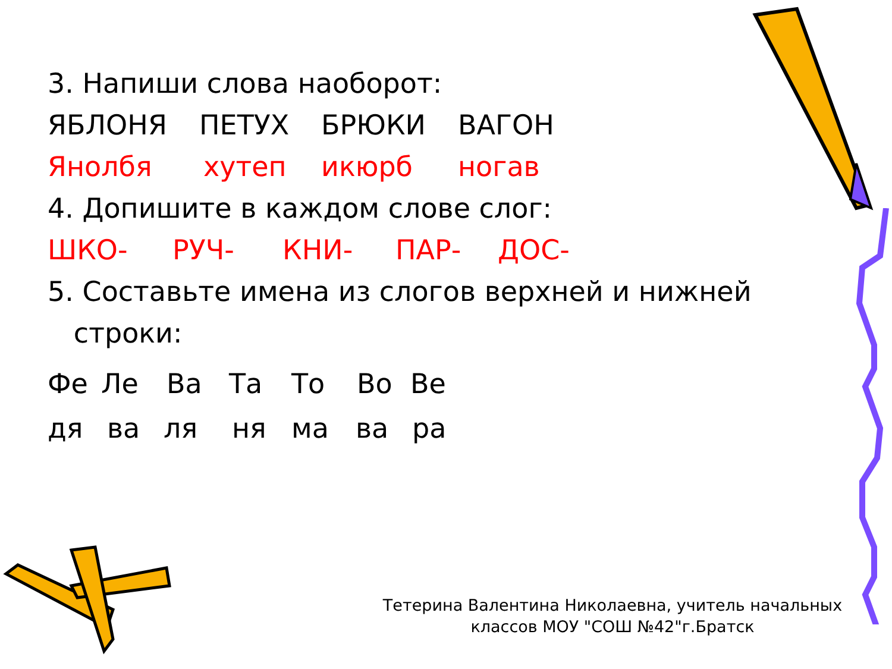3. Напиши слова наоборот:
ЯБЛОНЯ ПЕТУХ БРЮКИ ВАГОН
Янолбя хутеп икюрб ногав
4. Допишите в каждом слове слог:
ШКО- РУЧ- КНИ- ПАР- ДОС-
5. Составьте имена из слогов верхней и нижней
строки:
Фе Ле Ва Та То Во Ве
дя ва ля ня ма ва ра
Тетерина Валентина Николаевна, учитель начальных классов МОУ "СОШ №42"г.Братск